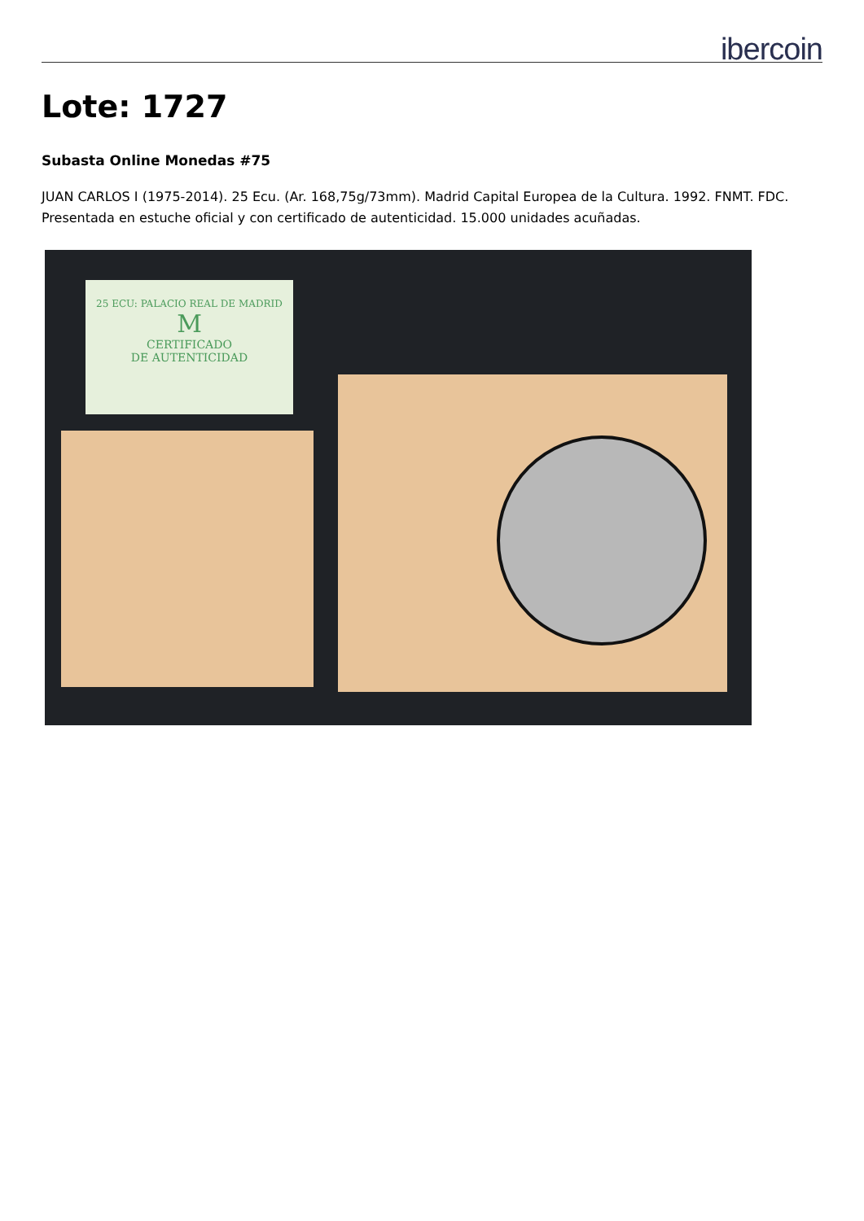ibercoin
Lote: 1727
Subasta Online Monedas #75
JUAN CARLOS I (1975-2014). 25 Ecu. (Ar. 168,75g/73mm). Madrid Capital Europea de la Cultura. 1992. FNMT. FDC. Presentada en estuche oficial y con certificado de autenticidad. 15.000 unidades acuñadas.
25 ECU: PALACIO REAL DE MADRID
M
CERTIFICADO
DE AUTENTICIDAD